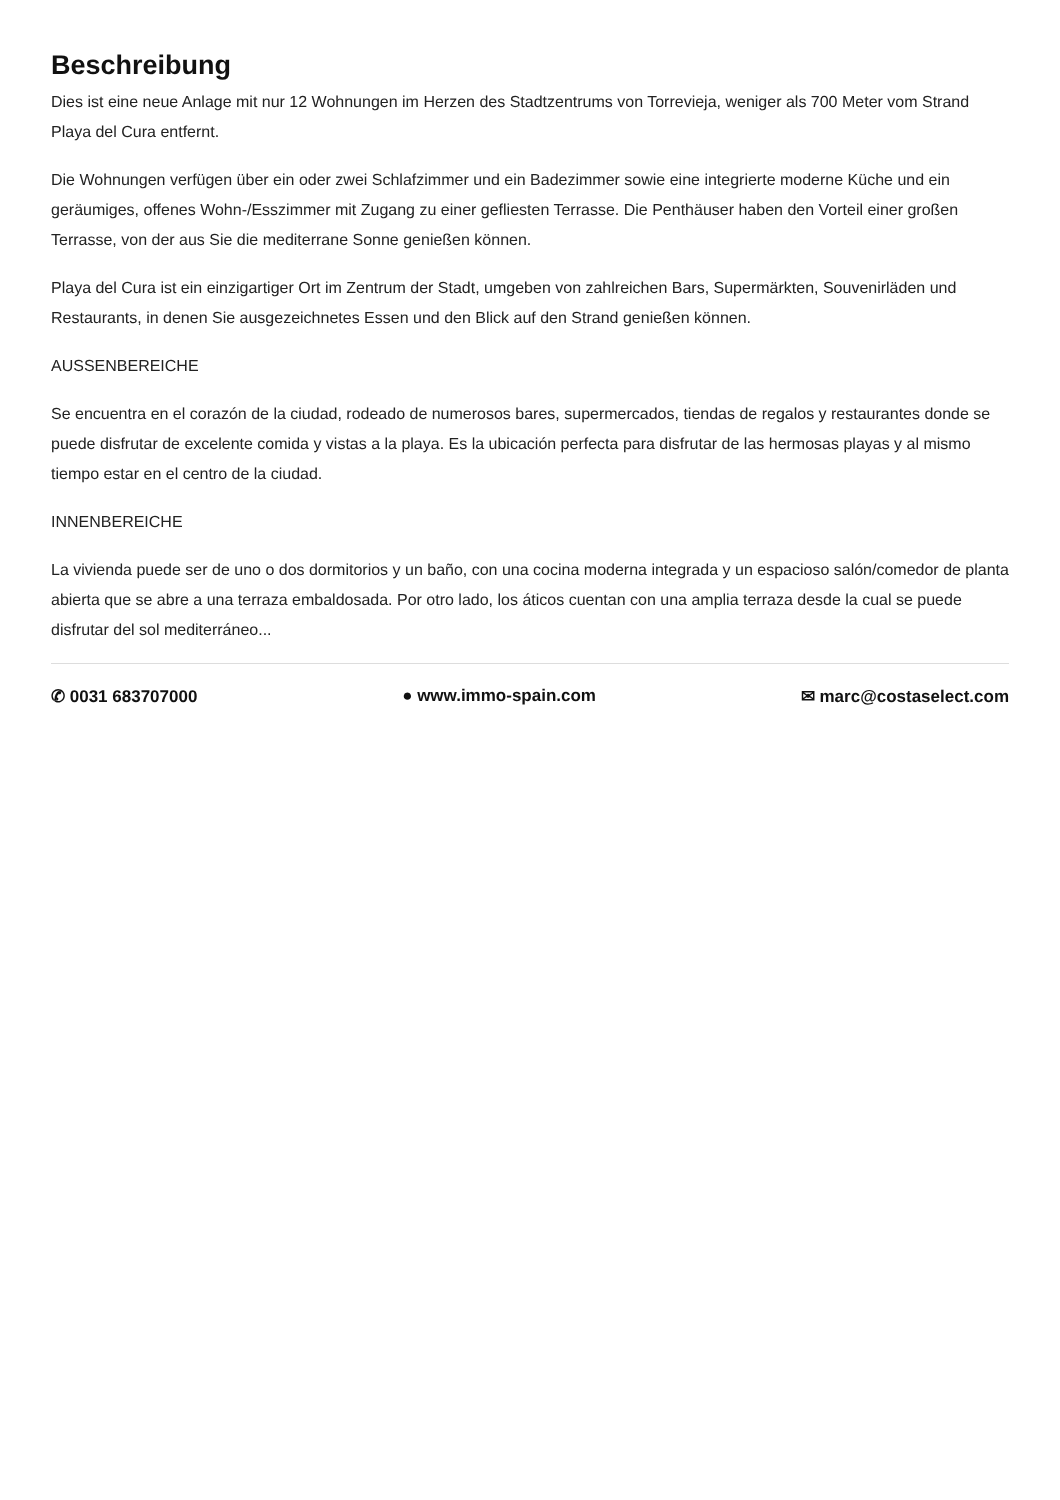Beschreibung
Dies ist eine neue Anlage mit nur 12 Wohnungen im Herzen des Stadtzentrums von Torrevieja, weniger als 700 Meter vom Strand Playa del Cura entfernt.
Die Wohnungen verfügen über ein oder zwei Schlafzimmer und ein Badezimmer sowie eine integrierte moderne Küche und ein geräumiges, offenes Wohn-/Esszimmer mit Zugang zu einer gefliesten Terrasse. Die Penthäuser haben den Vorteil einer großen Terrasse, von der aus Sie die mediterrane Sonne genießen können.
Playa del Cura ist ein einzigartiger Ort im Zentrum der Stadt, umgeben von zahlreichen Bars, Supermärkten, Souvenirläden und Restaurants, in denen Sie ausgezeichnetes Essen und den Blick auf den Strand genießen können.
AUSSENBEREICHE
Se encuentra en el corazón de la ciudad, rodeado de numerosos bares, supermercados, tiendas de regalos y restaurantes donde se puede disfrutar de excelente comida y vistas a la playa. Es la ubicación perfecta para disfrutar de las hermosas playas y al mismo tiempo estar en el centro de la ciudad.
INNENBEREICHE
La vivienda puede ser de uno o dos dormitorios y un baño, con una cocina moderna integrada y un espacioso salón/comedor de planta abierta que se abre a una terraza embaldosada. Por otro lado, los áticos cuentan con una amplia terraza desde la cual se puede disfrutar del sol mediterráneo...
✆ 0031 683707000 ● www.immo-spain.com ✉ marc@costaselect.com